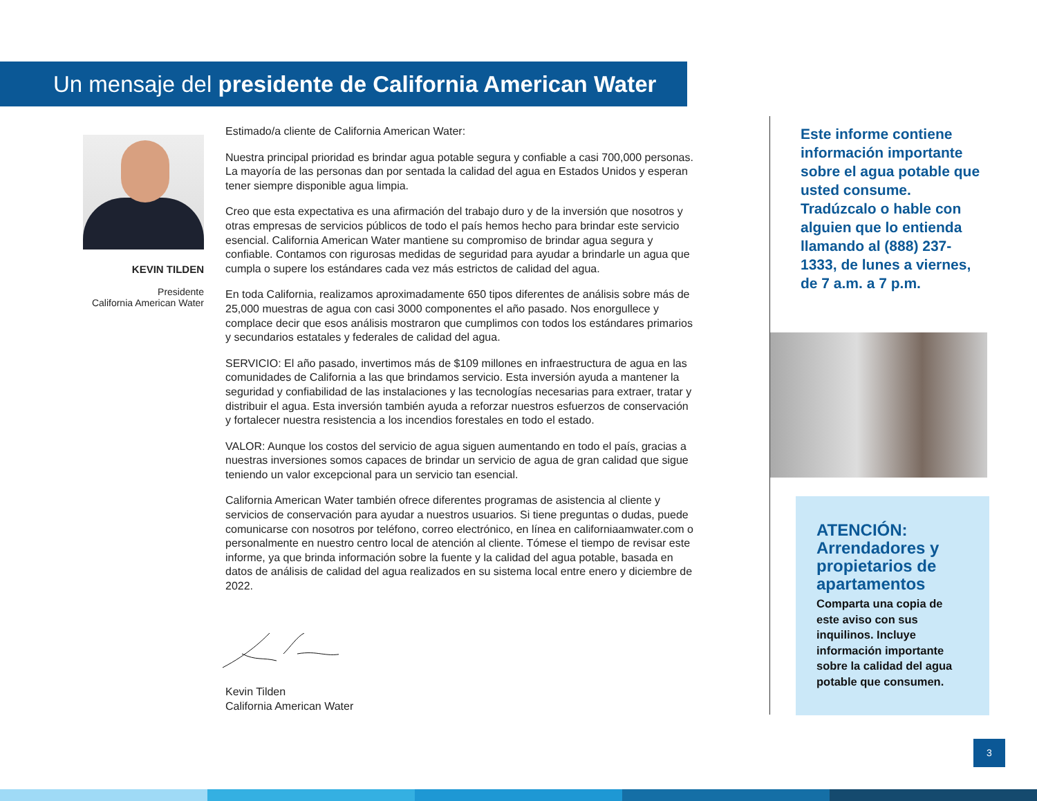Un mensaje del presidente de California American Water
KEVIN TILDEN
Presidente
California American Water
Estimado/a cliente de California American Water:
Nuestra principal prioridad es brindar agua potable segura y confiable a casi 700,000 personas. La mayoría de las personas dan por sentada la calidad del agua en Estados Unidos y esperan tener siempre disponible agua limpia.
Creo que esta expectativa es una afirmación del trabajo duro y de la inversión que nosotros y otras empresas de servicios públicos de todo el país hemos hecho para brindar este servicio esencial. California American Water mantiene su compromiso de brindar agua segura y confiable. Contamos con rigurosas medidas de seguridad para ayudar a brindarle un agua que cumpla o supere los estándares cada vez más estrictos de calidad del agua.
En toda California, realizamos aproximadamente 650 tipos diferentes de análisis sobre más de 25,000 muestras de agua con casi 3000 componentes el año pasado. Nos enorgullece y complace decir que esos análisis mostraron que cumplimos con todos los estándares primarios y secundarios estatales y federales de calidad del agua.
SERVICIO: El año pasado, invertimos más de $109 millones en infraestructura de agua en las comunidades de California a las que brindamos servicio. Esta inversión ayuda a mantener la seguridad y confiabilidad de las instalaciones y las tecnologías necesarias para extraer, tratar y distribuir el agua. Esta inversión también ayuda a reforzar nuestros esfuerzos de conservación y fortalecer nuestra resistencia a los incendios forestales en todo el estado.
VALOR: Aunque los costos del servicio de agua siguen aumentando en todo el país, gracias a nuestras inversiones somos capaces de brindar un servicio de agua de gran calidad que sigue teniendo un valor excepcional para un servicio tan esencial.
California American Water también ofrece diferentes programas de asistencia al cliente y servicios de conservación para ayudar a nuestros usuarios. Si tiene preguntas o dudas, puede comunicarse con nosotros por teléfono, correo electrónico, en línea en californiaamwater.com o personalmente en nuestro centro local de atención al cliente. Tómese el tiempo de revisar este informe, ya que brinda información sobre la fuente y la calidad del agua potable, basada en datos de análisis de calidad del agua realizados en su sistema local entre enero y diciembre de 2022.
Kevin Tilden
California American Water
Este informe contiene información importante sobre el agua potable que usted consume. Tradúzcalo o hable con alguien que lo entienda llamando al (888) 237-1333, de lunes a viernes, de 7 a.m. a 7 p.m.
ATENCIÓN: Arrendadores y propietarios de apartamentos
Comparta una copia de este aviso con sus inquilinos. Incluye información importante sobre la calidad del agua potable que consumen.
3